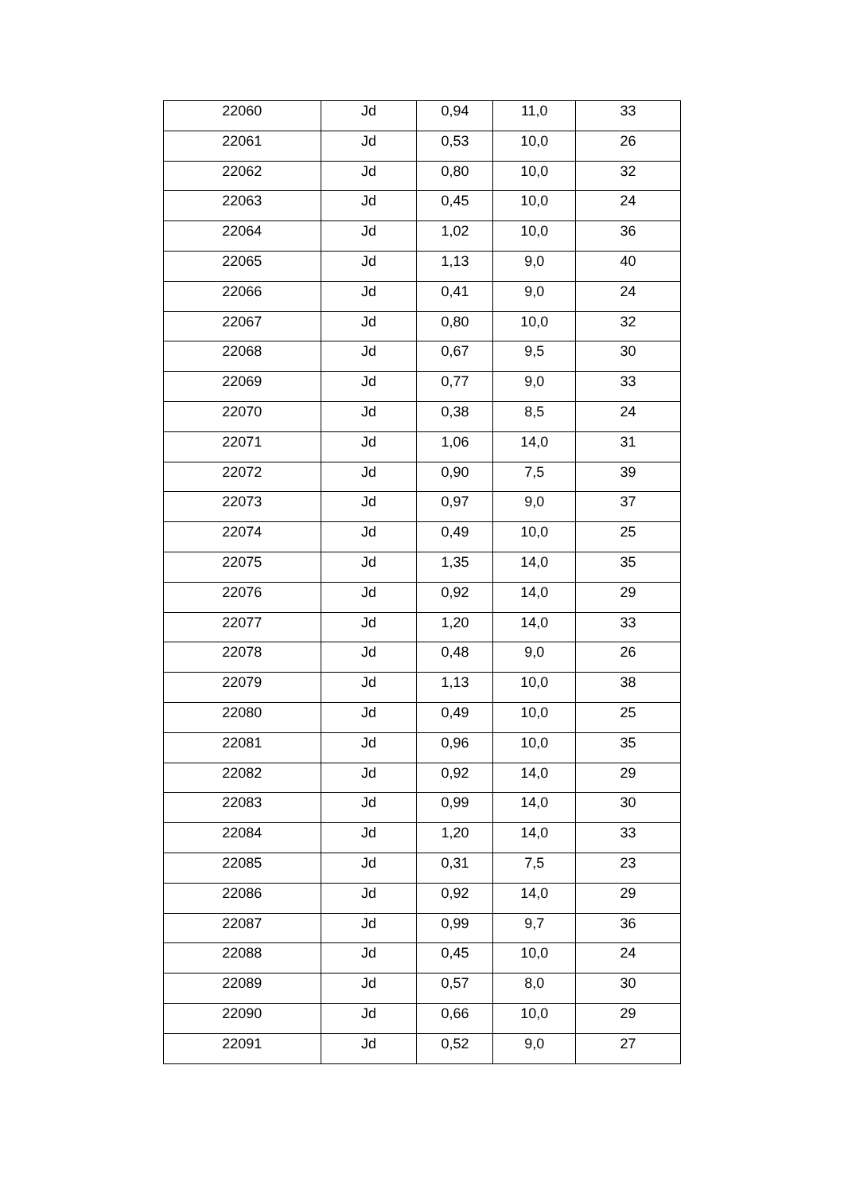| 22060 | Jd | 0,94 | 11,0 | 33 |
| 22061 | Jd | 0,53 | 10,0 | 26 |
| 22062 | Jd | 0,80 | 10,0 | 32 |
| 22063 | Jd | 0,45 | 10,0 | 24 |
| 22064 | Jd | 1,02 | 10,0 | 36 |
| 22065 | Jd | 1,13 | 9,0 | 40 |
| 22066 | Jd | 0,41 | 9,0 | 24 |
| 22067 | Jd | 0,80 | 10,0 | 32 |
| 22068 | Jd | 0,67 | 9,5 | 30 |
| 22069 | Jd | 0,77 | 9,0 | 33 |
| 22070 | Jd | 0,38 | 8,5 | 24 |
| 22071 | Jd | 1,06 | 14,0 | 31 |
| 22072 | Jd | 0,90 | 7,5 | 39 |
| 22073 | Jd | 0,97 | 9,0 | 37 |
| 22074 | Jd | 0,49 | 10,0 | 25 |
| 22075 | Jd | 1,35 | 14,0 | 35 |
| 22076 | Jd | 0,92 | 14,0 | 29 |
| 22077 | Jd | 1,20 | 14,0 | 33 |
| 22078 | Jd | 0,48 | 9,0 | 26 |
| 22079 | Jd | 1,13 | 10,0 | 38 |
| 22080 | Jd | 0,49 | 10,0 | 25 |
| 22081 | Jd | 0,96 | 10,0 | 35 |
| 22082 | Jd | 0,92 | 14,0 | 29 |
| 22083 | Jd | 0,99 | 14,0 | 30 |
| 22084 | Jd | 1,20 | 14,0 | 33 |
| 22085 | Jd | 0,31 | 7,5 | 23 |
| 22086 | Jd | 0,92 | 14,0 | 29 |
| 22087 | Jd | 0,99 | 9,7 | 36 |
| 22088 | Jd | 0,45 | 10,0 | 24 |
| 22089 | Jd | 0,57 | 8,0 | 30 |
| 22090 | Jd | 0,66 | 10,0 | 29 |
| 22091 | Jd | 0,52 | 9,0 | 27 |